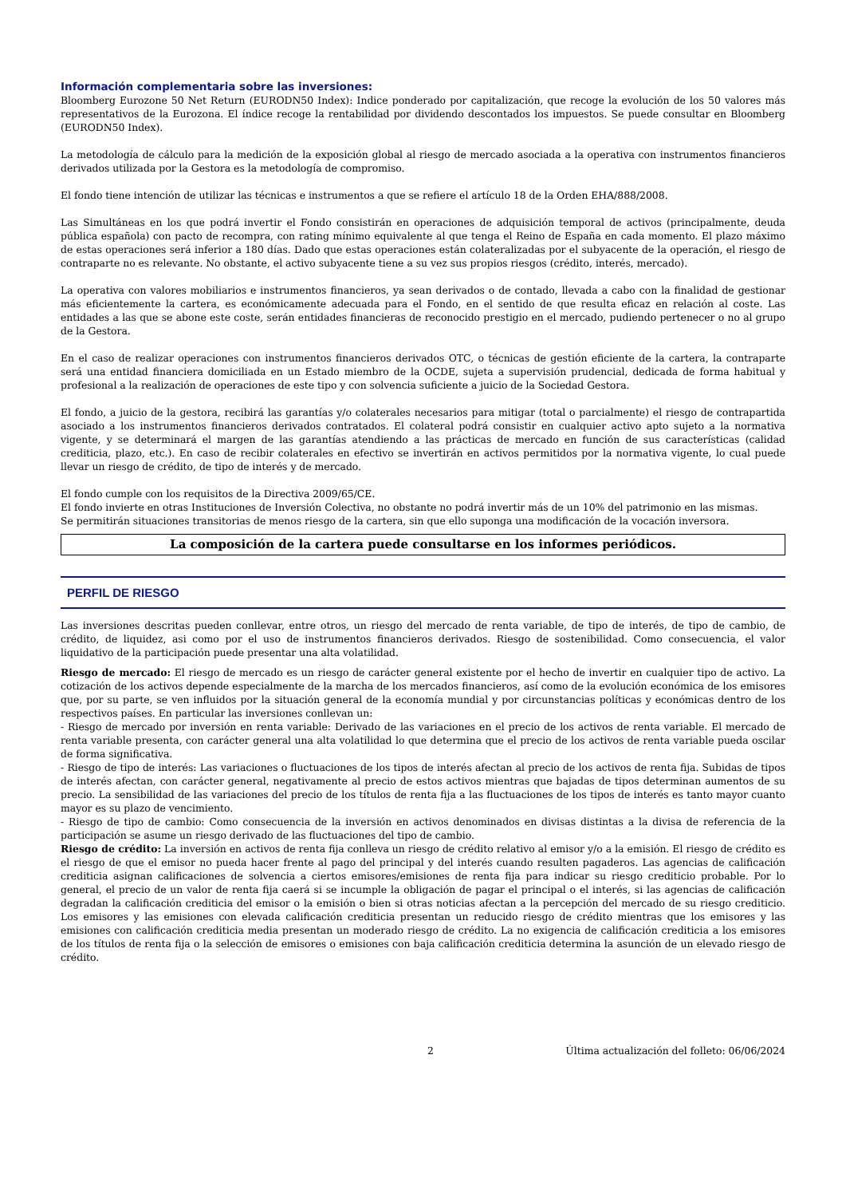Información complementaria sobre las inversiones:
Bloomberg Eurozone 50 Net Return (EURODN50 Index): Indice ponderado por capitalización, que recoge la evolución de los 50 valores más representativos de la Eurozona. El índice recoge la rentabilidad por dividendo descontados los impuestos. Se puede consultar en Bloomberg (EURODN50 Index).
La metodología de cálculo para la medición de la exposición global al riesgo de mercado asociada a la operativa con instrumentos financieros derivados utilizada por la Gestora es la metodología de compromiso.
El fondo tiene intención de utilizar las técnicas e instrumentos a que se refiere el artículo 18 de la Orden EHA/888/2008.
Las Simultáneas en los que podrá invertir el Fondo consistirán en operaciones de adquisición temporal de activos (principalmente, deuda pública española) con pacto de recompra, con rating mínimo equivalente al que tenga el Reino de España en cada momento. El plazo máximo de estas operaciones será inferior a 180 días. Dado que estas operaciones están colateralizadas por el subyacente de la operación, el riesgo de contraparte no es relevante. No obstante, el activo subyacente tiene a su vez sus propios riesgos (crédito, interés, mercado).
La operativa con valores mobiliarios e instrumentos financieros, ya sean derivados o de contado, llevada a cabo con la finalidad de gestionar más eficientemente la cartera, es económicamente adecuada para el Fondo, en el sentido de que resulta eficaz en relación al coste. Las entidades a las que se abone este coste, serán entidades financieras de reconocido prestigio en el mercado, pudiendo pertenecer o no al grupo de la Gestora.
En el caso de realizar operaciones con instrumentos financieros derivados OTC, o técnicas de gestión eficiente de la cartera, la contraparte será una entidad financiera domiciliada en un Estado miembro de la OCDE, sujeta a supervisión prudencial, dedicada de forma habitual y profesional a la realización de operaciones de este tipo y con solvencia suficiente a juicio de la Sociedad Gestora.
El fondo, a juicio de la gestora, recibirá las garantías y/o colaterales necesarios para mitigar (total o parcialmente) el riesgo de contrapartida asociado a los instrumentos financieros derivados contratados. El colateral podrá consistir en cualquier activo apto sujeto a la normativa vigente, y se determinará el margen de las garantías atendiendo a las prácticas de mercado en función de sus características (calidad crediticia, plazo, etc.). En caso de recibir colaterales en efectivo se invertirán en activos permitidos por la normativa vigente, lo cual puede llevar un riesgo de crédito, de tipo de interés y de mercado.
El fondo cumple con los requisitos de la Directiva 2009/65/CE.
El fondo invierte en otras Instituciones de Inversión Colectiva, no obstante no podrá invertir más de un 10% del patrimonio en las mismas.
Se permitirán situaciones transitorias de menos riesgo de la cartera, sin que ello suponga una modificación de la vocación inversora.
La composición de la cartera puede consultarse en los informes periódicos.
PERFIL DE RIESGO
Las inversiones descritas pueden conllevar, entre otros, un riesgo del mercado de renta variable, de tipo de interés, de tipo de cambio, de crédito, de liquidez, asi como por el uso de instrumentos financieros derivados. Riesgo de sostenibilidad. Como consecuencia, el valor liquidativo de la participación puede presentar una alta volatilidad.
Riesgo de mercado: El riesgo de mercado es un riesgo de carácter general existente por el hecho de invertir en cualquier tipo de activo. La cotización de los activos depende especialmente de la marcha de los mercados financieros, así como de la evolución económica de los emisores que, por su parte, se ven influidos por la situación general de la economía mundial y por circunstancias políticas y económicas dentro de los respectivos países. En particular las inversiones conllevan un:
- Riesgo de mercado por inversión en renta variable: Derivado de las variaciones en el precio de los activos de renta variable. El mercado de renta variable presenta, con carácter general una alta volatilidad lo que determina que el precio de los activos de renta variable pueda oscilar de forma significativa.
- Riesgo de tipo de interés: Las variaciones o fluctuaciones de los tipos de interés afectan al precio de los activos de renta fija. Subidas de tipos de interés afectan, con carácter general, negativamente al precio de estos activos mientras que bajadas de tipos determinan aumentos de su precio. La sensibilidad de las variaciones del precio de los títulos de renta fija a las fluctuaciones de los tipos de interés es tanto mayor cuanto mayor es su plazo de vencimiento.
- Riesgo de tipo de cambio: Como consecuencia de la inversión en activos denominados en divisas distintas a la divisa de referencia de la participación se asume un riesgo derivado de las fluctuaciones del tipo de cambio.
Riesgo de crédito: La inversión en activos de renta fija conlleva un riesgo de crédito relativo al emisor y/o a la emisión. El riesgo de crédito es el riesgo de que el emisor no pueda hacer frente al pago del principal y del interés cuando resulten pagaderos. Las agencias de calificación crediticia asignan calificaciones de solvencia a ciertos emisores/emisiones de renta fija para indicar su riesgo crediticio probable. Por lo general, el precio de un valor de renta fija caerá si se incumple la obligación de pagar el principal o el interés, si las agencias de calificación degradan la calificación crediticia del emisor o la emisión o bien si otras noticias afectan a la percepción del mercado de su riesgo crediticio. Los emisores y las emisiones con elevada calificación crediticia presentan un reducido riesgo de crédito mientras que los emisores y las emisiones con calificación crediticia media presentan un moderado riesgo de crédito. La no exigencia de calificación crediticia a los emisores de los títulos de renta fija o la selección de emisores o emisiones con baja calificación crediticia determina la asunción de un elevado riesgo de crédito.
2 Última actualización del folleto: 06/06/2024